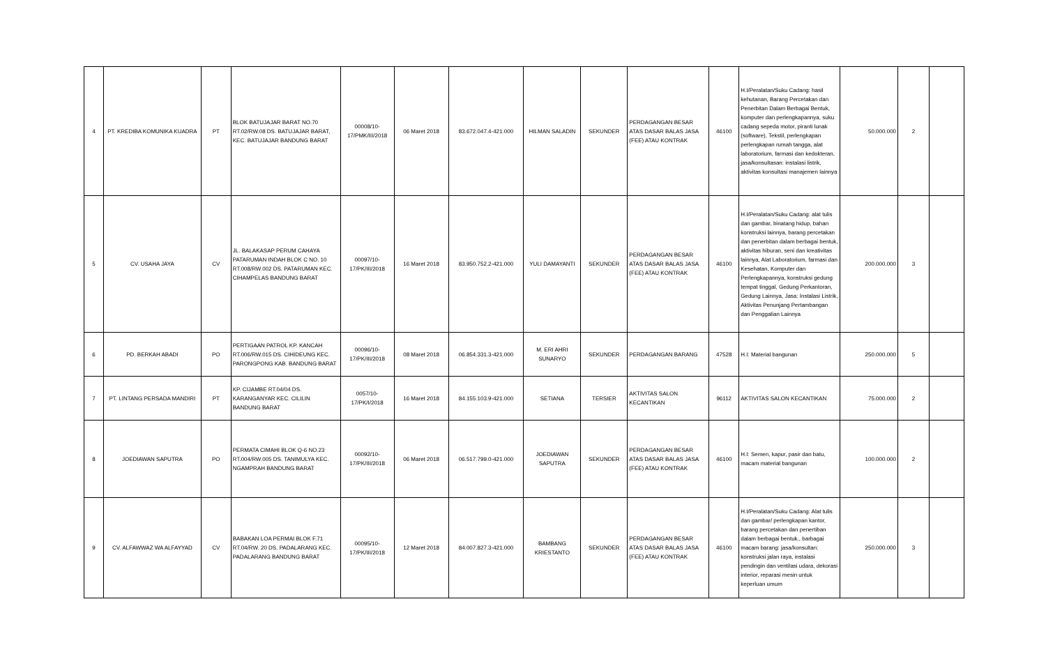| 4 | PT. KREDIBA KOMUNIKA KUADRA | PT | BLOK BATUJAJAR BARAT NO.70 RT.02/RW.08 DS. BATUJAJAR BARAT, KEC. BATUJAJAR BANDUNG BARAT | 00008/10-17/PMK/III/2018 | 06 Maret 2018 | 83.672.047.4-421.000 | HILMAN SALADIN | SEKUNDER | PERDAGANGAN BESAR ATAS DASAR BALAS JASA (FEE) ATAU KONTRAK | 46100 | H.I/Peralatan/Suku Cadang: hasil kehutanan, Barang Percetakan dan Penerbitan Dalam Berbagai Bentuk, komputer dan perlengkapannya, suku cadang sepeda motor, piranti lunak (software), Tekstil, perlengkapan perlengkapan rumah tangga, alat laboratorium, farmasi dan kedokteran, jasa/konsultasan: instalasi listrik, aktivitas konsultasi manajemen lainnya | 50.000.000 | 2 | |
| 5 | CV. USAHA JAYA | CV | JL. BALAKASAP PERUM CAHAYA PATARUMAN INDAH BLOK C NO. 10 RT.008/RW.002 DS. PATARUMAN KEC. CIHAMPELAS BANDUNG BARAT | 00097/10-17/PK/III/2018 | 16 Maret 2018 | 83.950.752.2-421.000 | YULI DAMAYANTI | SEKUNDER | PERDAGANGAN BESAR ATAS DASAR BALAS JASA (FEE) ATAU KONTRAK | 46100 | H.I/Peralatan/Suku Cadang: alat tulis dan gambar, binatang hidup, bahan konstruksi lainnya, barang percetakan dan penerbitan dalam berbagai bentuk, aktivitas hiburan, seni dan kreativitas lainnya, Alat Laboratorium, farmasi dan Kesehatan, Komputer dan Perlengkapannya, konstruksi gedung tempat tinggal, Gedung Perkantoran, Gedung Lainnya, Jasa: Instalasi Listrik, Aktivitas Penunjang Pertambangan dan Penggalian Lainnya | 200.000.000 | 3 | |
| 6 | PD. BERKAH ABADI | PO | PERTIGAAN PATROL KP. KANCAH RT.006/RW.015 DS. CIHIDEUNG KEC. PARONGPONG KAB. BANDUNG BARAT | 00096/10-17/PK/III/2018 | 08 Maret 2018 | 06.854.331.3-421.000 | M. ERI AHRI SUNARYO | SEKUNDER | PERDAGANGAN BARANG | 47528 | H.I: Material bangunan | 250.000.000 | 5 | |
| 7 | PT. LINTANG PERSADA MANDIRI | PT | KP. CIJAMBE RT.04/04 DS. KARANGANYAR KEC. CILILIN BANDUNG BARAT | 0057/10-17/PK/I/2018 | 16 Maret 2018 | 84.155.103.9-421.000 | SETIANA | TERSIER | AKTIVITAS SALON KECANTIKAN | 96112 | AKTIVITAS SALON KECANTIKAN | 75.000.000 | 2 | |
| 8 | JOEDIAWAN SAPUTRA | PO | PERMATA CIMAHI BLOK Q-6 NO.23 RT.004/RW.005 DS. TANIMULYA KEC. NGAMPRAH BANDUNG BARAT | 00092/10-17/PK/III/2018 | 06 Maret 2018 | 06.517.799.0-421.000 | JOEDIAWAN SAPUTRA | SEKUNDER | PERDAGANGAN BESAR ATAS DASAR BALAS JASA (FEE) ATAU KONTRAK | 46100 | H.I: Semen, kapur, pasir dan batu, macam material bangunan | 100.000.000 | 2 | |
| 9 | CV. ALFAWWAZ WA ALFAYYAD | CV | BABAKAN LOA PERMAI BLOK F.71 RT.04/RW. 20 DS. PADALARANG KEC. PADALARANG BANDUNG BARAT | 00095/10-17/PK/III/2018 | 12 Maret 2018 | 84.007.827.3-421.000 | BAMBANG KRIESTANTO | SEKUNDER | PERDAGANGAN BESAR ATAS DASAR BALAS JASA (FEE) ATAU KONTRAK | 46100 | H.I/Peralatan/Suku Cadang: Alat tulis dan gambar/ perlengkapan kantor, barang percetakan dan penertiban dalam berbagai bentuk., barbagai macam barang: jasa/konsultan: konstruksi jalan raya, instalasi pendingin dan ventilasi udara, dekorasi interior, reparasi mesin untuk keperluan umum | 250.000.000 | 3 | |